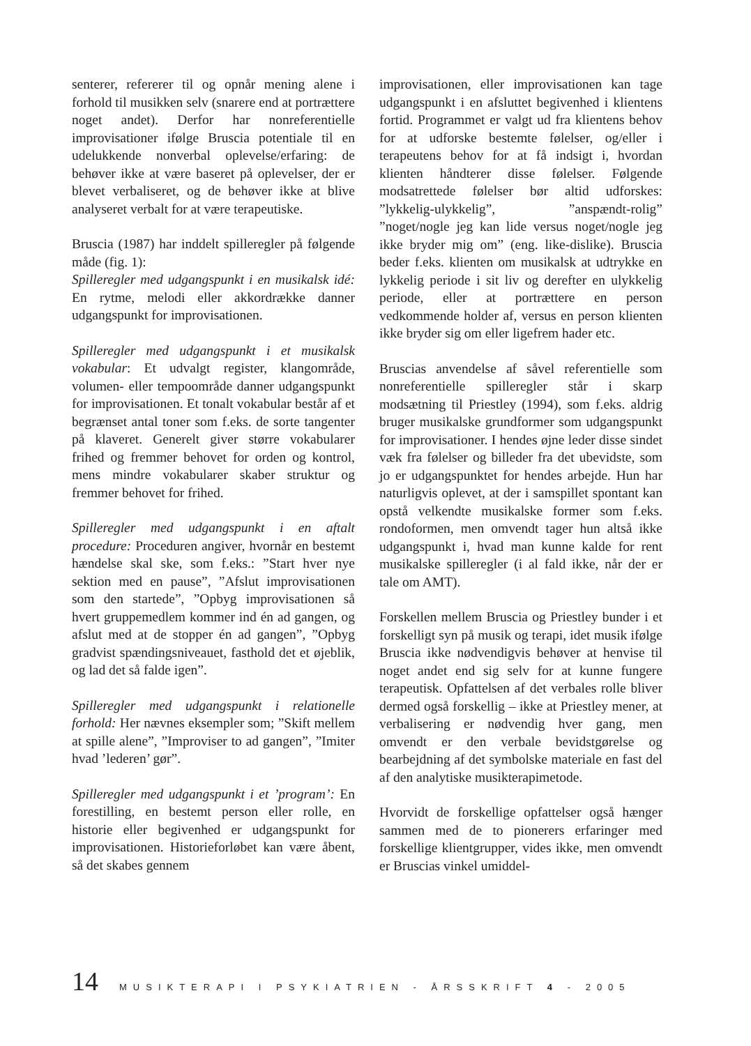senterer, refererer til og opnår mening alene i forhold til musikken selv (snarere end at portrættere noget andet). Derfor har nonreferentielle improvisationer ifølge Bruscia potentiale til en udelukkende nonverbal oplevelse/erfaring: de behøver ikke at være baseret på oplevelser, der er blevet verbaliseret, og de behøver ikke at blive analyseret verbalt for at være terapeutiske.
Bruscia (1987) har inddelt spilleregler på følgende måde (fig. 1):
Spilleregler med udgangspunkt i en musikalsk idé: En rytme, melodi eller akkordrække danner udgangspunkt for improvisationen.
Spilleregler med udgangspunkt i et musikalsk vokabular: Et udvalgt register, klangområde, volumen- eller tempoområde danner udgangspunkt for improvisationen. Et tonalt vokabular består af et begrænset antal toner som f.eks. de sorte tangenter på klaveret. Generelt giver større vokabularer frihed og fremmer behovet for orden og kontrol, mens mindre vokabularer skaber struktur og fremmer behovet for frihed.
Spilleregler med udgangspunkt i en aftalt procedure: Proceduren angiver, hvornår en bestemt hændelse skal ske, som f.eks.: ”Start hver nye sektion med en pause”, ”Afslut improvisationen som den startede”, ”Opbyg improvisationen så hvert gruppemedlem kommer ind én ad gangen, og afslut med at de stopper én ad gangen”, ”Opbyg gradvist spændingsniveauet, fasthold det et øjeblik, og lad det så falde igen”.
Spilleregler med udgangspunkt i relationelle forhold: Her nævnes eksempler som; ”Skift mellem at spille alene”, ”Improviser to ad gangen”, ”Imiter hvad ’lederen’ gør”.
Spilleregler med udgangspunkt i et ’program’: En forestilling, en bestemt person eller rolle, en historie eller begivenhed er udgangspunkt for improvisationen. Historieforløbet kan være åbent, så det skabes gennem
improvisationen, eller improvisationen kan tage udgangspunkt i en afsluttet begivenhed i klientens fortid. Programmet er valgt ud fra klientens behov for at udforske bestemte følelser, og/eller i terapeutens behov for at få indsigt i, hvordan klienten håndterer disse følelser. Følgende modsatrettede følelser bør altid udforskes: ”lykkelig-ulykkelig”, ”anspændt-rolig” ”noget/nogle jeg kan lide versus noget/nogle jeg ikke bryder mig om” (eng. like-dislike). Bruscia beder f.eks. klienten om musikalsk at udtrykke en lykkelig periode i sit liv og derefter en ulykkelig periode, eller at portrættere en person vedkommende holder af, versus en person klienten ikke bryder sig om eller ligefrem hader etc.
Bruscias anvendelse af såvel referentielle som nonreferentielle spilleregler står i skarp modsætning til Priestley (1994), som f.eks. aldrig bruger musikalske grundformer som udgangspunkt for improvisationer. I hendes øjne leder disse sindet væk fra følelser og billeder fra det ubevidste, som jo er udgangspunktet for hendes arbejde. Hun har naturligvis oplevet, at der i samspillet spontant kan opstå velkendte musikalske former som f.eks. rondoformen, men omvendt tager hun altså ikke udgangspunkt i, hvad man kunne kalde for rent musikalske spilleregler (i al fald ikke, når der er tale om AMT).
Forskellen mellem Bruscia og Priestley bunder i et forskelligt syn på musik og terapi, idet musik ifølge Bruscia ikke nødvendigvis behøver at henvise til noget andet end sig selv for at kunne fungere terapeutisk. Opfattelsen af det verbales rolle bliver dermed også forskellig – ikke at Priestley mener, at verbalisering er nødvendig hver gang, men omvendt er den verbale bevidstgørelse og bearbejdning af det symbolske materiale en fast del af den analytiske musikterapimetode.
Hvorvidt de forskellige opfattelser også hænger sammen med de to pionerers erfaringer med forskellige klientgrupper, vides ikke, men omvendt er Bruscias vinkel umiddel-
14 MUSIKTERAPI I PSYKIATRIEN - ÅRSSKRIFT 4 - 2005